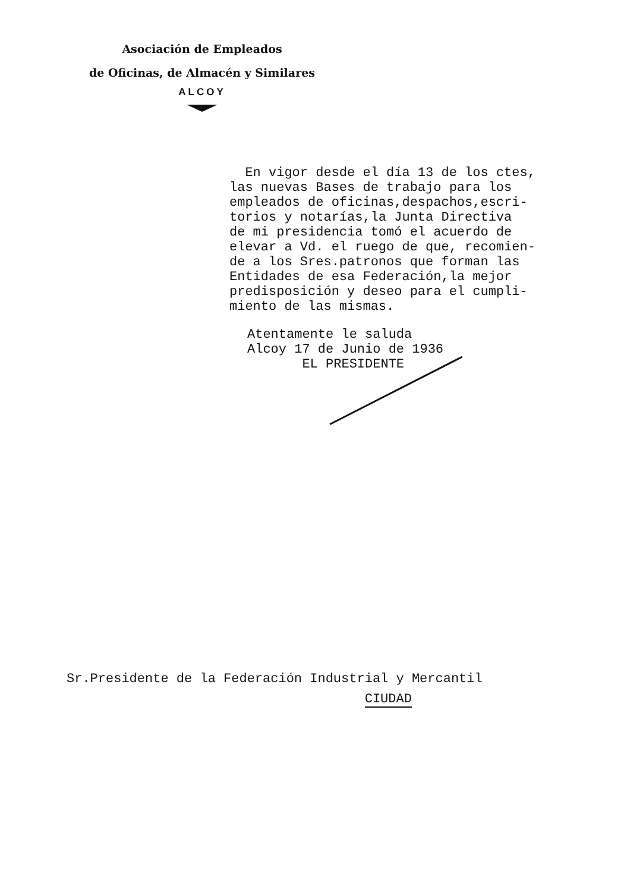Asociación de Empleados
de Oficinas, de Almacén y Similares
ALCOY
En vigor desde el día 13 de los ctes, las nuevas Bases de trabajo para los empleados de oficinas,despachos,escri- torios y notarías,la Junta Directiva de mi presidencia tomó el acuerdo de elevar a Vd. el ruego de que, recomien- de a los Sres.patronos que forman las Entidades de esa Federación,la mejor predisposición y deseo para el cumpli- miento de las mismas.
Atentamente le saluda Alcoy 17 de Junio de 1936 EL PRESIDENTE
Sr.Presidente de la Federación Industrial y Mercantil CIUDAD